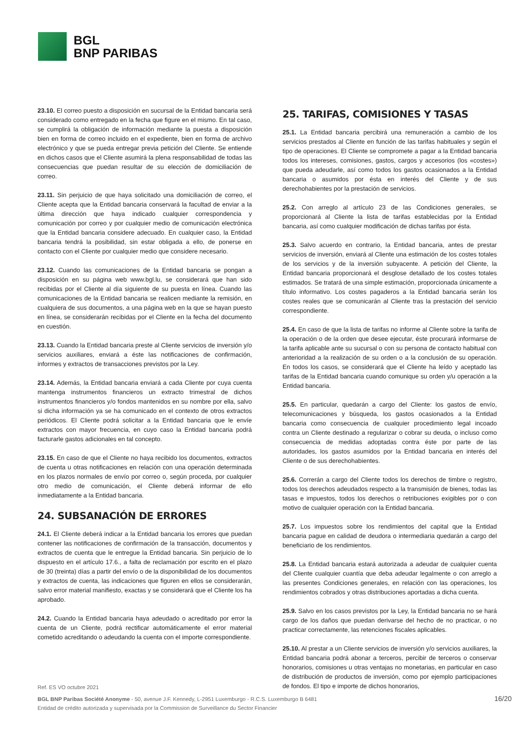BGL
BNP PARIBAS
23.10. El correo puesto a disposición en sucursal de la Entidad bancaria será considerado como entregado en la fecha que figure en el mismo. En tal caso, se cumplirá la obligación de información mediante la puesta a disposición bien en forma de correo incluido en el expediente, bien en forma de archivo electrónico y que se pueda entregar previa petición del Cliente. Se entiende en dichos casos que el Cliente asumirá la plena responsabilidad de todas las consecuencias que puedan resultar de su elección de domiciliación de correo.
23.11. Sin perjuicio de que haya solicitado una domiciliación de correo, el Cliente acepta que la Entidad bancaria conservará la facultad de enviar a la última dirección que haya indicado cualquier correspondencia y comunicación por correo y por cualquier medio de comunicación electrónica que la Entidad bancaria considere adecuado. En cualquier caso, la Entidad bancaria tendrá la posibilidad, sin estar obligada a ello, de ponerse en contacto con el Cliente por cualquier medio que considere necesario.
23.12. Cuando las comunicaciones de la Entidad bancaria se pongan a disposición en su página web www.bgl.lu, se considerará que han sido recibidas por el Cliente al día siguiente de su puesta en línea. Cuando las comunicaciones de la Entidad bancaria se realicen mediante la remisión, en cualquiera de sus documentos, a una página web en la que se hayan puesto en línea, se considerarán recibidas por el Cliente en la fecha del documento en cuestión.
23.13. Cuando la Entidad bancaria preste al Cliente servicios de inversión y/o servicios auxiliares, enviará a éste las notificaciones de confirmación, informes y extractos de transacciones previstos por la Ley.
23.14. Además, la Entidad bancaria enviará a cada Cliente por cuya cuenta mantenga instrumentos financieros un extracto trimestral de dichos instrumentos financieros y/o fondos mantenidos en su nombre por ella, salvo si dicha información ya se ha comunicado en el contexto de otros extractos periódicos. El Cliente podrá solicitar a la Entidad bancaria que le envíe extractos con mayor frecuencia, en cuyo caso la Entidad bancaria podrá facturarle gastos adicionales en tal concepto.
23.15. En caso de que el Cliente no haya recibido los documentos, extractos de cuenta u otras notificaciones en relación con una operación determinada en los plazos normales de envío por correo o, según proceda, por cualquier otro medio de comunicación, el Cliente deberá informar de ello inmediatamente a la Entidad bancaria.
24. SUBSANACIÓN DE ERRORES
24.1. El Cliente deberá indicar a la Entidad bancaria los errores que puedan contener las notificaciones de confirmación de la transacción, documentos y extractos de cuenta que le entregue la Entidad bancaria. Sin perjuicio de lo dispuesto en el artículo 17.6., a falta de reclamación por escrito en el plazo de 30 (treinta) días a partir del envío o de la disponibilidad de los documentos y extractos de cuenta, las indicaciones que figuren en ellos se considerarán, salvo error material manifiesto, exactas y se considerará que el Cliente los ha aprobado.
24.2. Cuando la Entidad bancaria haya adeudado o acreditado por error la cuenta de un Cliente, podrá rectificar automáticamente el error material cometido acreditando o adeudando la cuenta con el importe correspondiente.
25. TARIFAS, COMISIONES Y TASAS
25.1. La Entidad bancaria percibirá una remuneración a cambio de los servicios prestados al Cliente en función de las tarifas habituales y según el tipo de operaciones. El Cliente se compromete a pagar a la Entidad bancaria todos los intereses, comisiones, gastos, cargos y accesorios (los «costes») que pueda adeudarle, así como todos los gastos ocasionados a la Entidad bancaria o asumidos por ésta en interés del Cliente y de sus derechohabientes por la prestación de servicios.
25.2. Con arreglo al artículo 23 de las Condiciones generales, se proporcionará al Cliente la lista de tarifas establecidas por la Entidad bancaria, así como cualquier modificación de dichas tarifas por ésta.
25.3. Salvo acuerdo en contrario, la Entidad bancaria, antes de prestar servicios de inversión, enviará al Cliente una estimación de los costes totales de los servicios y de la inversión subyacente. A petición del Cliente, la Entidad bancaria proporcionará el desglose detallado de los costes totales estimados. Se tratará de una simple estimación, proporcionada únicamente a título informativo. Los costes pagaderos a la Entidad bancaria serán los costes reales que se comunicarán al Cliente tras la prestación del servicio correspondiente.
25.4. En caso de que la lista de tarifas no informe al Cliente sobre la tarifa de la operación o de la orden que desee ejecutar, éste procurará informarse de la tarifa aplicable ante su sucursal o con su persona de contacto habitual con anterioridad a la realización de su orden o a la conclusión de su operación. En todos los casos, se considerará que el Cliente ha leído y aceptado las tarifas de la Entidad bancaria cuando comunique su orden y/u operación a la Entidad bancaria.
25.5. En particular, quedarán a cargo del Cliente: los gastos de envío, telecomunicaciones y búsqueda, los gastos ocasionados a la Entidad bancaria como consecuencia de cualquier procedimiento legal incoado contra un Cliente destinado a regularizar o cobrar su deuda, o incluso como consecuencia de medidas adoptadas contra éste por parte de las autoridades, los gastos asumidos por la Entidad bancaria en interés del Cliente o de sus derechohabientes.
25.6. Correrán a cargo del Cliente todos los derechos de timbre o registro, todos los derechos adeudados respecto a la transmisión de bienes, todas las tasas e impuestos, todos los derechos o retribuciones exigibles por o con motivo de cualquier operación con la Entidad bancaria.
25.7. Los impuestos sobre los rendimientos del capital que la Entidad bancaria pague en calidad de deudora o intermediaria quedarán a cargo del beneficiario de los rendimientos.
25.8. La Entidad bancaria estará autorizada a adeudar de cualquier cuenta del Cliente cualquier cuantía que deba adeudar legalmente o con arreglo a las presentes Condiciones generales, en relación con las operaciones, los rendimientos cobrados y otras distribuciones aportadas a dicha cuenta.
25.9. Salvo en los casos previstos por la Ley, la Entidad bancaria no se hará cargo de los daños que puedan derivarse del hecho de no practicar, o no practicar correctamente, las retenciones fiscales aplicables.
25.10. Al prestar a un Cliente servicios de inversión y/o servicios auxiliares, la Entidad bancaria podrá abonar a terceros, percibir de terceros o conservar honorarios, comisiones u otras ventajas no monetarias, en particular en caso de distribución de productos de inversión, como por ejemplo participaciones de fondos. El tipo e importe de dichos honorarios,
Ref. ES VO octubre 2021
BGL BNP Paribas Société Anonyme - 50, avenue J.F. Kennedy, L-2951 Luxemburgo - R.C.S. Luxemburgo B 6481
Entidad de crédito autorizada y supervisada por la Commission de Surveillance du Sector Financier
16/20